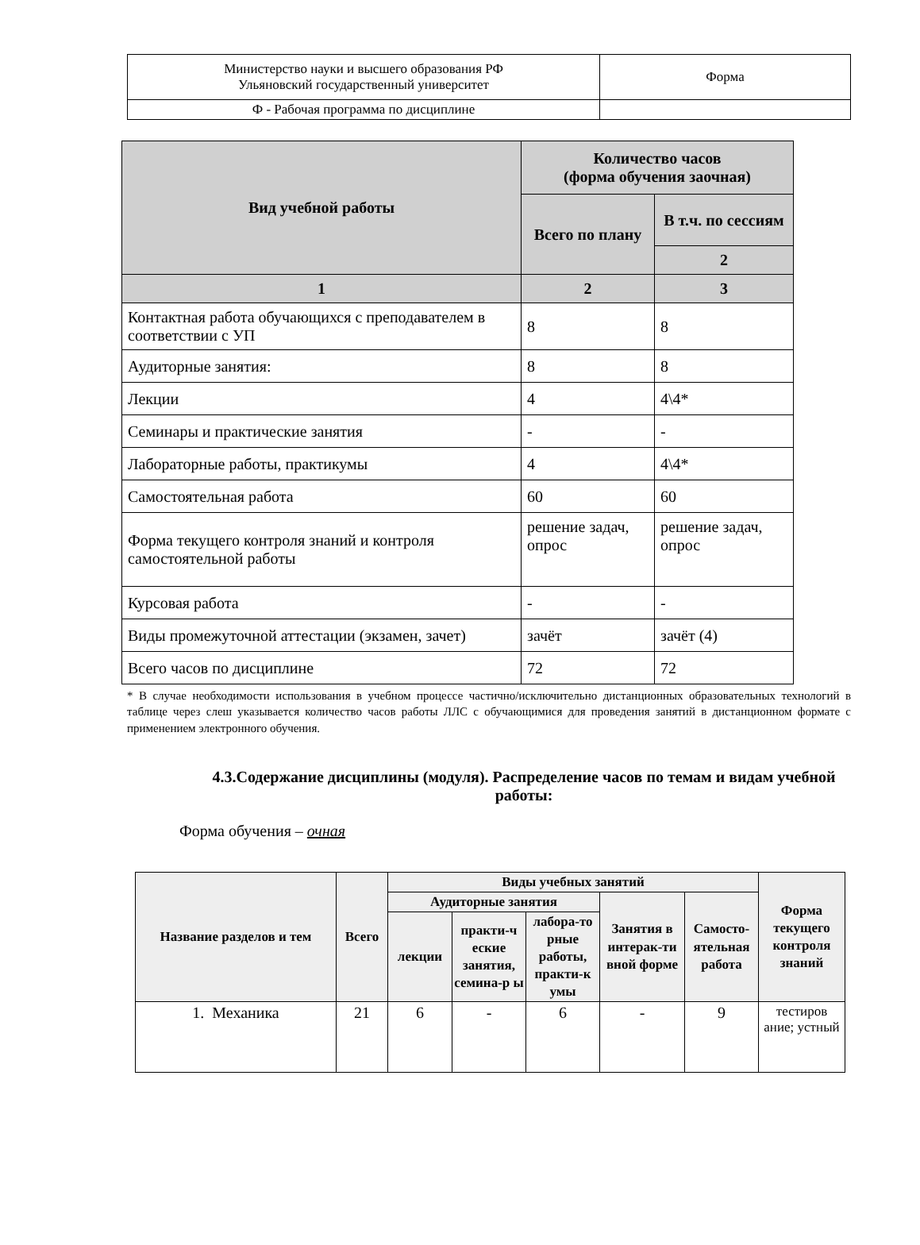| Министерство науки и высшего образования РФ Ульяновский государственный университет | Форма |
| Ф - Рабочая программа по дисциплине | |
| Вид учебной работы | Количество часов (форма обучения заочная) | |
| --- | --- | --- |
| | Всего по плану | В т.ч. по сессиям |
| | | 2 |
| 1 | 2 | 3 |
| Контактная работа обучающихся с преподавателем в соответствии с УП | 8 | 8 |
| Аудиторные занятия: | 8 | 8 |
| Лекции | 4 | 4\4* |
| Семинары и практические занятия | - | - |
| Лабораторные работы, практикумы | 4 | 4\4* |
| Самостоятельная работа | 60 | 60 |
| Форма текущего контроля знаний и контроля самостоятельной работы | решение задач, опрос | решение задач, опрос |
| Курсовая работа | - | - |
| Виды промежуточной аттестации (экзамен, зачет) | зачёт | зачёт (4) |
| Всего часов по дисциплине | 72 | 72 |
* В случае необходимости использования в учебном процессе частично/исключительно дистанционных образовательных технологий в таблице через слеш указывается количество часов работы ЛЛС с обучающимися для проведения занятий в дистанционном формате с применением электронного обучения.
4.3.Содержание дисциплины (модуля). Распределение часов по темам и видам учебной работы:
Форма обучения – очная
| Название разделов и тем | Всего | Виды учебных занятий | | | | | Форма текущего контроля знаний |
| --- | --- | --- | --- | --- | --- | --- | --- |
| | | Аудиторные занятия | | | Занятия в интерак-ти вной форме | Самосто-ятельная работа | |
| | | лекции | практи-ч еские занятия, семина-р ы | лабора-то рные работы, практи-к умы | | | |
| 1. Механика | 21 | 6 | - | 6 | - | 9 | тестиров ание; устный |